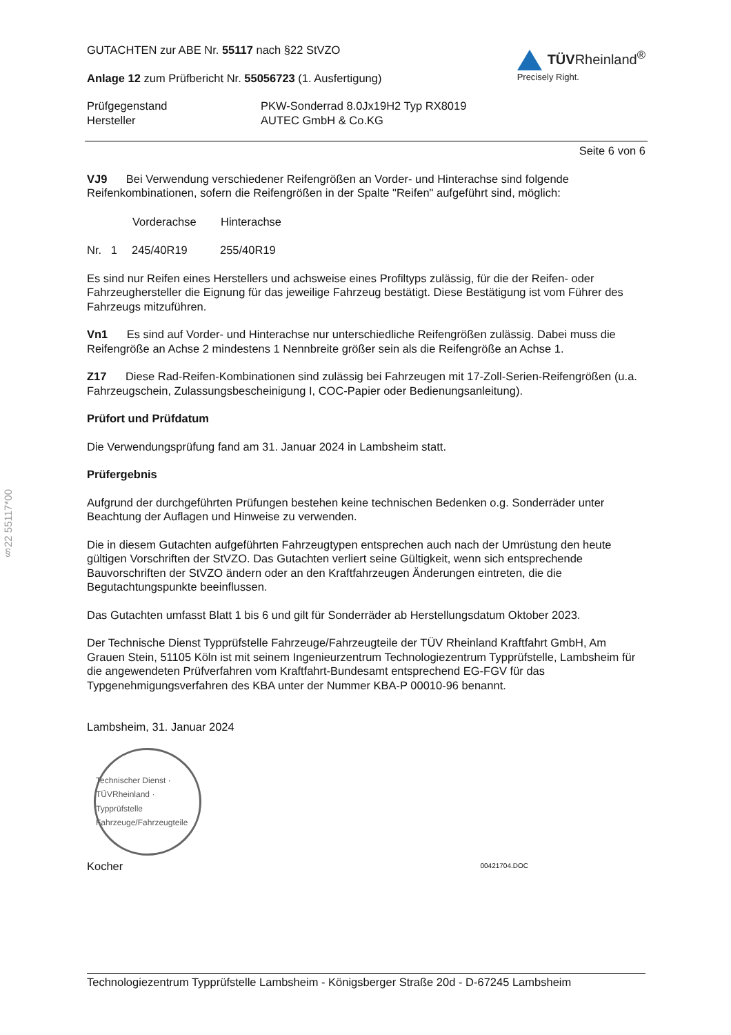§22 55117*00
GUTACHTEN zur ABE Nr. 55117 nach §22 StVZO
Anlage 12 zum Prüfbericht Nr. 55056723 (1. Ausfertigung)
TÜVRheinland<sup>®</sup>
Precisely Right.
| Prüfgegenstand | PKW-Sonderrad 8.0Jx19H2 Typ RX8019 |
| Hersteller | AUTEC GmbH & Co.KG |
Seite 6 von 6
VJ9 Bei Verwendung verschiedener Reifengrößen an Vorder- und Hinterachse sind folgende Reifenkombinationen, sofern die Reifengrößen in der Spalte "Reifen" aufgeführt sind, möglich:
| | Vorderachse | Hinterachse |
| --- | --- | --- |
| Nr. 1 | 245/40R19 | 255/40R19 |
Es sind nur Reifen eines Herstellers und achsweise eines Profiltyps zulässig, für die der Reifen- oder Fahrzeughersteller die Eignung für das jeweilige Fahrzeug bestätigt. Diese Bestätigung ist vom Führer des Fahrzeugs mitzuführen.
Vn1 Es sind auf Vorder- und Hinterachse nur unterschiedliche Reifengrößen zulässig. Dabei muss die Reifengröße an Achse 2 mindestens 1 Nennbreite größer sein als die Reifengröße an Achse 1.
Z17 Diese Rad-Reifen-Kombinationen sind zulässig bei Fahrzeugen mit 17-Zoll-Serien-Reifengrößen (u.a. Fahrzeugschein, Zulassungsbescheinigung I, COC-Papier oder Bedienungsanleitung).
Prüfort und Prüfdatum
Die Verwendungsprüfung fand am 31. Januar 2024 in Lambsheim statt.
Prüfergebnis
Aufgrund der durchgeführten Prüfungen bestehen keine technischen Bedenken o.g. Sonderräder unter Beachtung der Auflagen und Hinweise zu verwenden.
Die in diesem Gutachten aufgeführten Fahrzeugtypen entsprechen auch nach der Umrüstung den heute gültigen Vorschriften der StVZO. Das Gutachten verliert seine Gültigkeit, wenn sich entsprechende Bauvorschriften der StVZO ändern oder an den Kraftfahrzeugen Änderungen eintreten, die die Begutachtungspunkte beeinflussen.
Das Gutachten umfasst Blatt 1 bis 6 und gilt für Sonderräder ab Herstellungsdatum Oktober 2023.
Der Technische Dienst Typprüfstelle Fahrzeuge/Fahrzeugteile der TÜV Rheinland Kraftfahrt GmbH, Am Grauen Stein, 51105 Köln ist mit seinem Ingenieurzentrum Technologiezentrum Typprüfstelle, Lambsheim für die angewendeten Prüfverfahren vom Kraftfahrt-Bundesamt entsprechend EG-FGV für das Typgenehmigungsverfahren des KBA unter der Nummer KBA-P 00010-96 benannt.
Lambsheim, 31. Januar 2024
Technischer Dienst · TÜVRheinland · Typprüfstelle Fahrzeuge/Fahrzeugteile
Kocher 00421704.DOC
Technologiezentrum Typprüfstelle Lambsheim - Königsberger Straße 20d - D-67245 Lambsheim